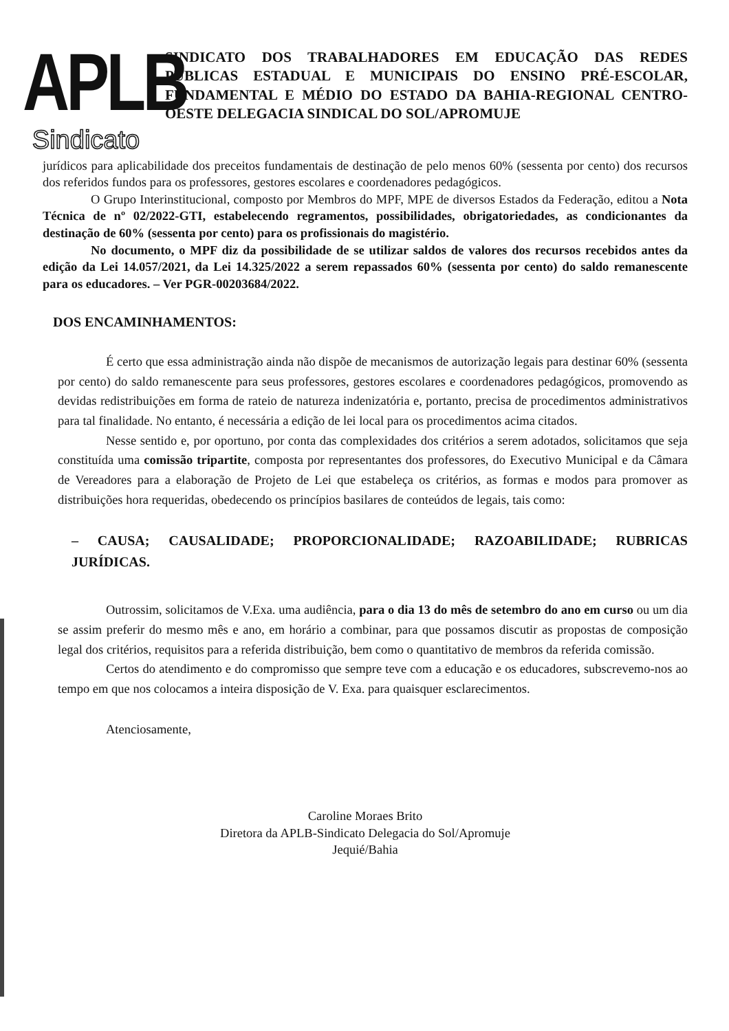APLB
Sindicato
SINDICATO DOS TRABALHADORES EM EDUCAÇÃO DAS REDES PÚBLICAS ESTADUAL E MUNICIPAIS DO ENSINO PRÉ-ESCOLAR, FUNDAMENTAL E MÉDIO DO ESTADO DA BAHIA-REGIONAL CENTRO-OESTE DELEGACIA SINDICAL DO SOL/APROMUJE
jurídicos para aplicabilidade dos preceitos fundamentais de destinação de pelo menos 60% (sessenta por cento) dos recursos dos referidos fundos para os professores, gestores escolares e coordenadores pedagógicos.
O Grupo Interinstitucional, composto por Membros do MPF, MPE de diversos Estados da Federação, editou a Nota Técnica de nº 02/2022-GTI, estabelecendo regramentos, possibilidades, obrigatoriedades, as condicionantes da destinação de 60% (sessenta por cento) para os profissionais do magistério.
No documento, o MPF diz da possibilidade de se utilizar saldos de valores dos recursos recebidos antes da edição da Lei 14.057/2021, da Lei 14.325/2022 a serem repassados 60% (sessenta por cento) do saldo remanescente para os educadores. – Ver PGR-00203684/2022.
DOS ENCAMINHAMENTOS:
É certo que essa administração ainda não dispõe de mecanismos de autorização legais para destinar 60% (sessenta por cento) do saldo remanescente para seus professores, gestores escolares e coordenadores pedagógicos, promovendo as devidas redistribuições em forma de rateio de natureza indenizatória e, portanto, precisa de procedimentos administrativos para tal finalidade. No entanto, é necessária a edição de lei local para os procedimentos acima citados.
Nesse sentido e, por oportuno, por conta das complexidades dos critérios a serem adotados, solicitamos que seja constituída uma comissão tripartite, composta por representantes dos professores, do Executivo Municipal e da Câmara de Vereadores para a elaboração de Projeto de Lei que estabeleça os critérios, as formas e modos para promover as distribuições hora requeridas, obedecendo os princípios basilares de conteúdos de legais, tais como:
– CAUSA; CAUSALIDADE; PROPORCIONALIDADE; RAZOABILIDADE; RUBRICAS JURÍDICAS.
Outrossim, solicitamos de V.Exa. uma audiência, para o dia 13 do mês de setembro do ano em curso ou um dia se assim preferir do mesmo mês e ano, em horário a combinar, para que possamos discutir as propostas de composição legal dos critérios, requisitos para a referida distribuição, bem como o quantitativo de membros da referida comissão.
Certos do atendimento e do compromisso que sempre teve com a educação e os educadores, subscrevemo-nos ao tempo em que nos colocamos a inteira disposição de V. Exa. para quaisquer esclarecimentos.
Atenciosamente,
Caroline Moraes Brito
Diretora da APLB-Sindicato Delegacia do Sol/Apromuje
Jequié/Bahia